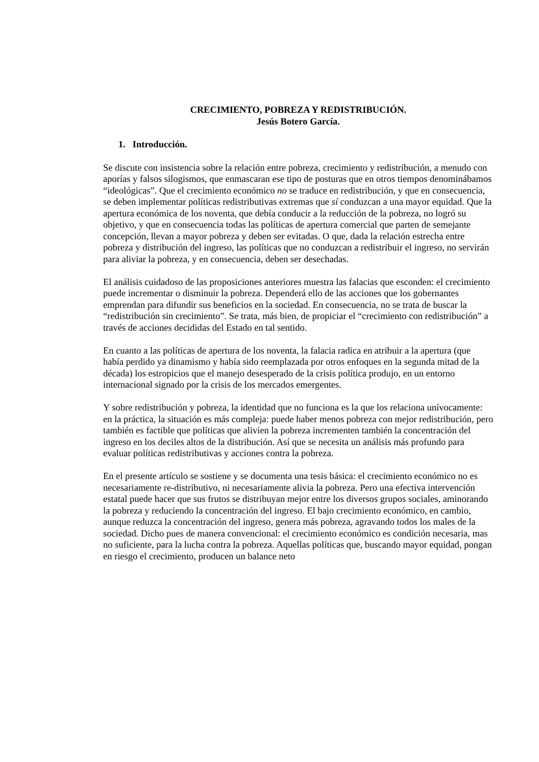CRECIMIENTO, POBREZA Y REDISTRIBUCIÓN.
Jesús Botero García.
1. Introducción.
Se discute con insistencia sobre la relación entre pobreza, crecimiento y redistribución, a menudo con aporías y falsos silogismos, que enmascaran ese tipo de posturas que en otros tiempos denominábamos “ideológicas”. Que el crecimiento económico no se traduce en redistribución, y que en consecuencia, se deben implementar políticas redistributivas extremas que sí conduzcan a una mayor equidad. Que la apertura económica de los noventa, que debía conducir a la reducción de la pobreza, no logró su objetivo, y que en consecuencia todas las políticas de apertura comercial que parten de semejante concepción, llevan a mayor pobreza y deben ser evitadas. O que, dada la relación estrecha entre pobreza y distribución del ingreso, las políticas que no conduzcan a redistribuir el ingreso, no servirán para aliviar la pobreza, y en consecuencia, deben ser desechadas.
El análisis cuidadoso de las proposiciones anteriores muestra las falacias que esconden: el crecimiento puede incrementar o disminuir la pobreza. Dependerá ello de las acciones que los gobernantes emprendan para difundir sus beneficios en la sociedad. En consecuencia, no se trata de buscar la “redistribución sin crecimiento”. Se trata, más bien, de propiciar el “crecimiento con redistribución” a través de acciones decididas del Estado en tal sentido.
En cuanto a las políticas de apertura de los noventa, la falacia radica en atribuir a la apertura (que había perdido ya dinamismo y había sido reemplazada por otros enfoques en la segunda mitad de la década) los estropicios que el manejo desesperado de la crisis política produjo, en un entorno internacional signado por la crisis de los mercados emergentes.
Y sobre redistribución y pobreza, la identidad que no funciona es la que los relaciona unívocamente: en la práctica, la situación es más compleja: puede haber menos pobreza con mejor redistribución, pero también es factible que políticas que alivien la pobreza incrementen también la concentración del ingreso en los deciles altos de la distribución. Así que se necesita un análisis más profundo para evaluar políticas redistributivas y acciones contra la pobreza.
En el presente artículo se sostiene y se documenta una tesis básica: el crecimiento económico no es necesariamente re-distributivo, ni necesariamente alivia la pobreza. Pero una efectiva intervención estatal puede hacer que sus frutos se distribuyan mejor entre los diversos grupos sociales, aminorando la pobreza y reduciendo la concentración del ingreso. El bajo crecimiento económico, en cambio, aunque reduzca la concentración del ingreso, genera más pobreza, agravando todos los males de la sociedad. Dicho pues de manera convencional: el crecimiento económico es condición necesaria, mas no suficiente, para la lucha contra la pobreza. Aquellas políticas que, buscando mayor equidad, pongan en riesgo el crecimiento, producen un balance neto